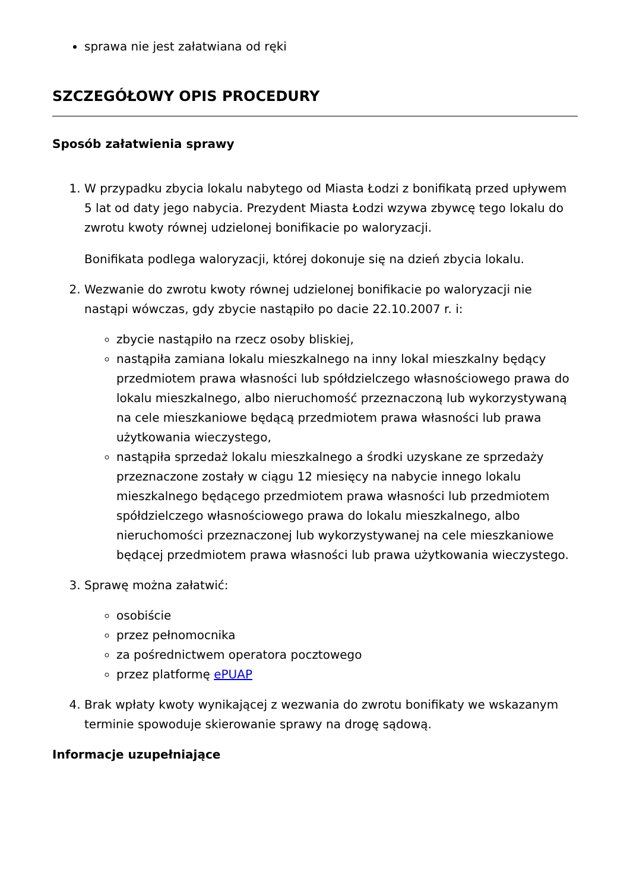sprawa nie jest załatwiana od ręki
SZCZEGÓŁOWY OPIS PROCEDURY
Sposób załatwienia sprawy
1. W przypadku zbycia lokalu nabytego od Miasta Łodzi z bonifikatą przed upływem 5 lat od daty jego nabycia. Prezydent Miasta Łodzi wzywa zbywcę tego lokalu do zwrotu kwoty równej udzielonej bonifikacie po waloryzacji.
Bonifikata podlega waloryzacji, której dokonuje się na dzień zbycia lokalu.
2. Wezwanie do zwrotu kwoty równej udzielonej bonifikacie po waloryzacji nie nastąpi wówczas, gdy zbycie nastąpiło po dacie 22.10.2007 r. i:
zbycie nastąpiło na rzecz osoby bliskiej,
nastąpiła zamiana lokalu mieszkalnego na inny lokal mieszkalny będący przedmiotem prawa własności lub spółdzielczego własnościowego prawa do lokalu mieszkalnego, albo nieruchomość przeznaczoną lub wykorzystywaną na cele mieszkaniowe będącą przedmiotem prawa własności lub prawa użytkowania wieczystego,
nastąpiła sprzedaż lokalu mieszkalnego a środki uzyskane ze sprzedaży przeznaczone zostały w ciągu 12 miesięcy na nabycie innego lokalu mieszkalnego będącego przedmiotem prawa własności lub przedmiotem spółdzielczego własnościowego prawa do lokalu mieszkalnego, albo nieruchomości przeznaczonej lub wykorzystywanej na cele mieszkaniowe będącej przedmiotem prawa własności lub prawa użytkowania wieczystego.
3. Sprawę można załatwić:
osobiście
przez pełnomocnika
za pośrednictwem operatora pocztowego
przez platformę ePUAP
4. Brak wpłaty kwoty wynikającej z wezwania do zwrotu bonifikaty we wskazanym terminie spowoduje skierowanie sprawy na drogę sądową.
Informacje uzupełniające